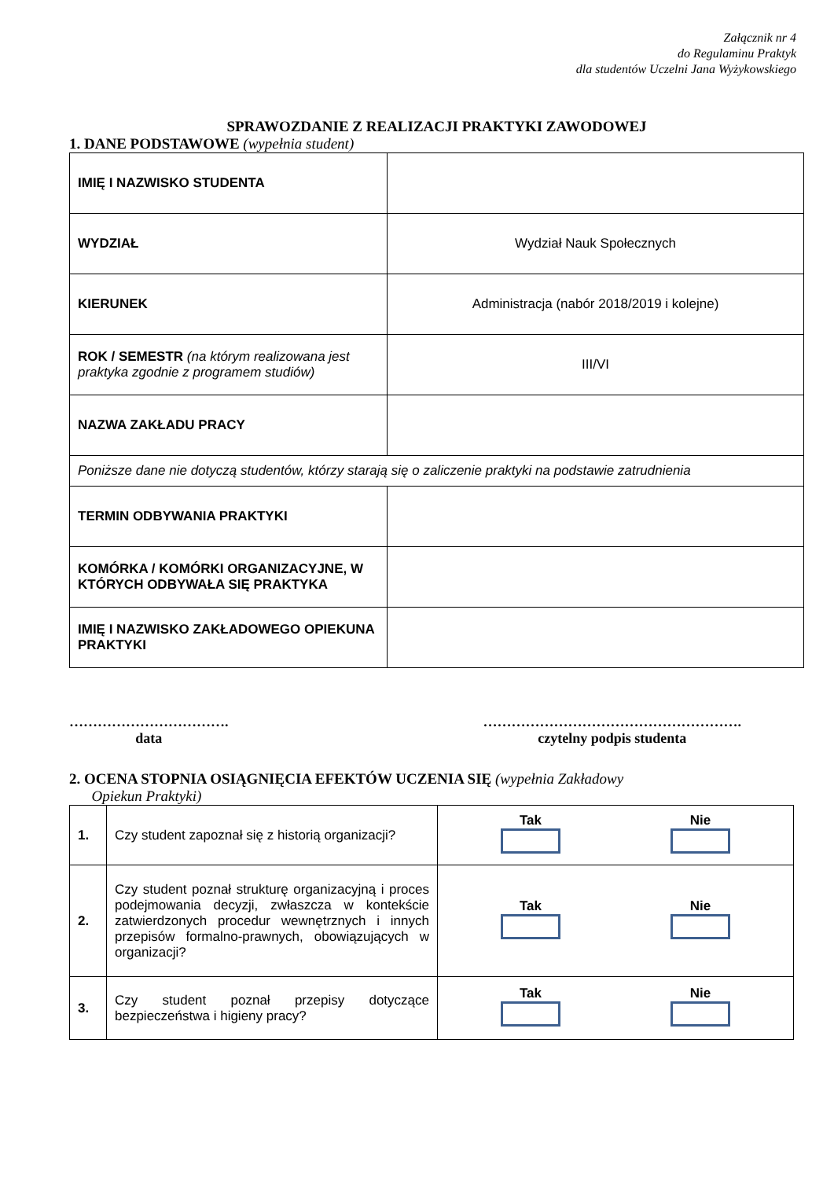Załącznik nr 4
do Regulaminu Praktyk
dla studentów Uczelni Jana Wyżykowskiego
SPRAWOZDANIE Z REALIZACJI PRAKTYKI ZAWODOWEJ
1. DANE PODSTAWOWE (wypełnia student)
| IMIĘ I NAZWISKO STUDENTA | |
| WYDZIAŁ | Wydział Nauk Społecznych |
| KIERUNEK | Administracja (nabór 2018/2019 i kolejne) |
| ROK / SEMESTR (na którym realizowana jest praktyka zgodnie z programem studiów) | III/VI |
| NAZWA ZAKŁADU PRACY | |
| Poniższe dane nie dotyczą studentów, którzy starają się o zaliczenie praktyki na podstawie zatrudnienia | |
| TERMIN ODBYWANIA PRAKTYKI | |
| KOMÓRKA / KOMÓRKI ORGANIZACYJNE, W KTÓRYCH ODBYWAŁA SIĘ PRAKTYKA | |
| IMIĘ I NAZWISKO ZAKŁADOWEGO OPIEKUNA PRAKTYKI | |
…………………………….
data
……………………………………………….
czytelny podpis studenta
2. OCENA STOPNIA OSIĄGNIĘCIA EFEKTÓW UCZENIA SIĘ (wypełnia Zakładowy
Opiekun Praktyki)
| 1. | Czy student zapoznał się z historią organizacji? | Tak Nie |
| 2. | Czy student poznał strukturę organizacyjną i proces podejmowania decyzji, zwłaszcza w kontekście zatwierdzonych procedur wewnętrznych i innych przepisów formalno-prawnych, obowiązujących w organizacji? | Tak Nie |
| 3. | Czy student poznał przepisy dotyczące bezpieczeństwa i higieny pracy? | Tak Nie |